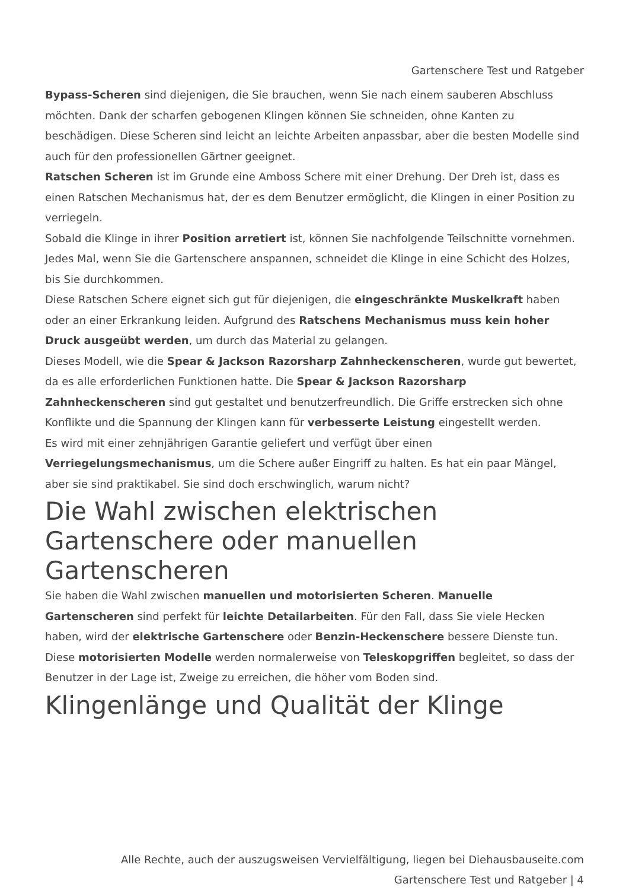Gartenschere Test und Ratgeber
Bypass-Scheren sind diejenigen, die Sie brauchen, wenn Sie nach einem sauberen Abschluss möchten. Dank der scharfen gebogenen Klingen können Sie schneiden, ohne Kanten zu beschädigen. Diese Scheren sind leicht an leichte Arbeiten anpassbar, aber die besten Modelle sind auch für den professionellen Gärtner geeignet.
Ratschen Scheren ist im Grunde eine Amboss Schere mit einer Drehung. Der Dreh ist, dass es einen Ratschen Mechanismus hat, der es dem Benutzer ermöglicht, die Klingen in einer Position zu verriegeln.
Sobald die Klinge in ihrer Position arretiert ist, können Sie nachfolgende Teilschnitte vornehmen. Jedes Mal, wenn Sie die Gartenschere anspannen, schneidet die Klinge in eine Schicht des Holzes, bis Sie durchkommen.
Diese Ratschen Schere eignet sich gut für diejenigen, die eingeschränkte Muskelkraft haben oder an einer Erkrankung leiden. Aufgrund des Ratschens Mechanismus muss kein hoher Druck ausgeübt werden, um durch das Material zu gelangen.
Dieses Modell, wie die Spear & Jackson Razorsharp Zahnheckenscheren, wurde gut bewertet, da es alle erforderlichen Funktionen hatte. Die Spear & Jackson Razorsharp Zahnheckenscheren sind gut gestaltet und benutzerfreundlich. Die Griffe erstrecken sich ohne Konflikte und die Spannung der Klingen kann für verbesserte Leistung eingestellt werden.
Es wird mit einer zehnjährigen Garantie geliefert und verfügt über einen Verriegelungsmechanismus, um die Schere außer Eingriff zu halten. Es hat ein paar Mängel, aber sie sind praktikabel. Sie sind doch erschwinglich, warum nicht?
Die Wahl zwischen elektrischen Gartenschere oder manuellen Gartenscheren
Sie haben die Wahl zwischen manuellen und motorisierten Scheren. Manuelle Gartenscheren sind perfekt für leichte Detailarbeiten. Für den Fall, dass Sie viele Hecken haben, wird der elektrische Gartenschere oder Benzin-Heckenschere bessere Dienste tun. Diese motorisierten Modelle werden normalerweise von Teleskopgriffen begleitet, so dass der Benutzer in der Lage ist, Zweige zu erreichen, die höher vom Boden sind.
Klingenlänge und Qualität der Klinge
Alle Rechte, auch der auszugsweisen Vervielfältigung, liegen bei Diehausbauseite.com
Gartenschere Test und Ratgeber | 4